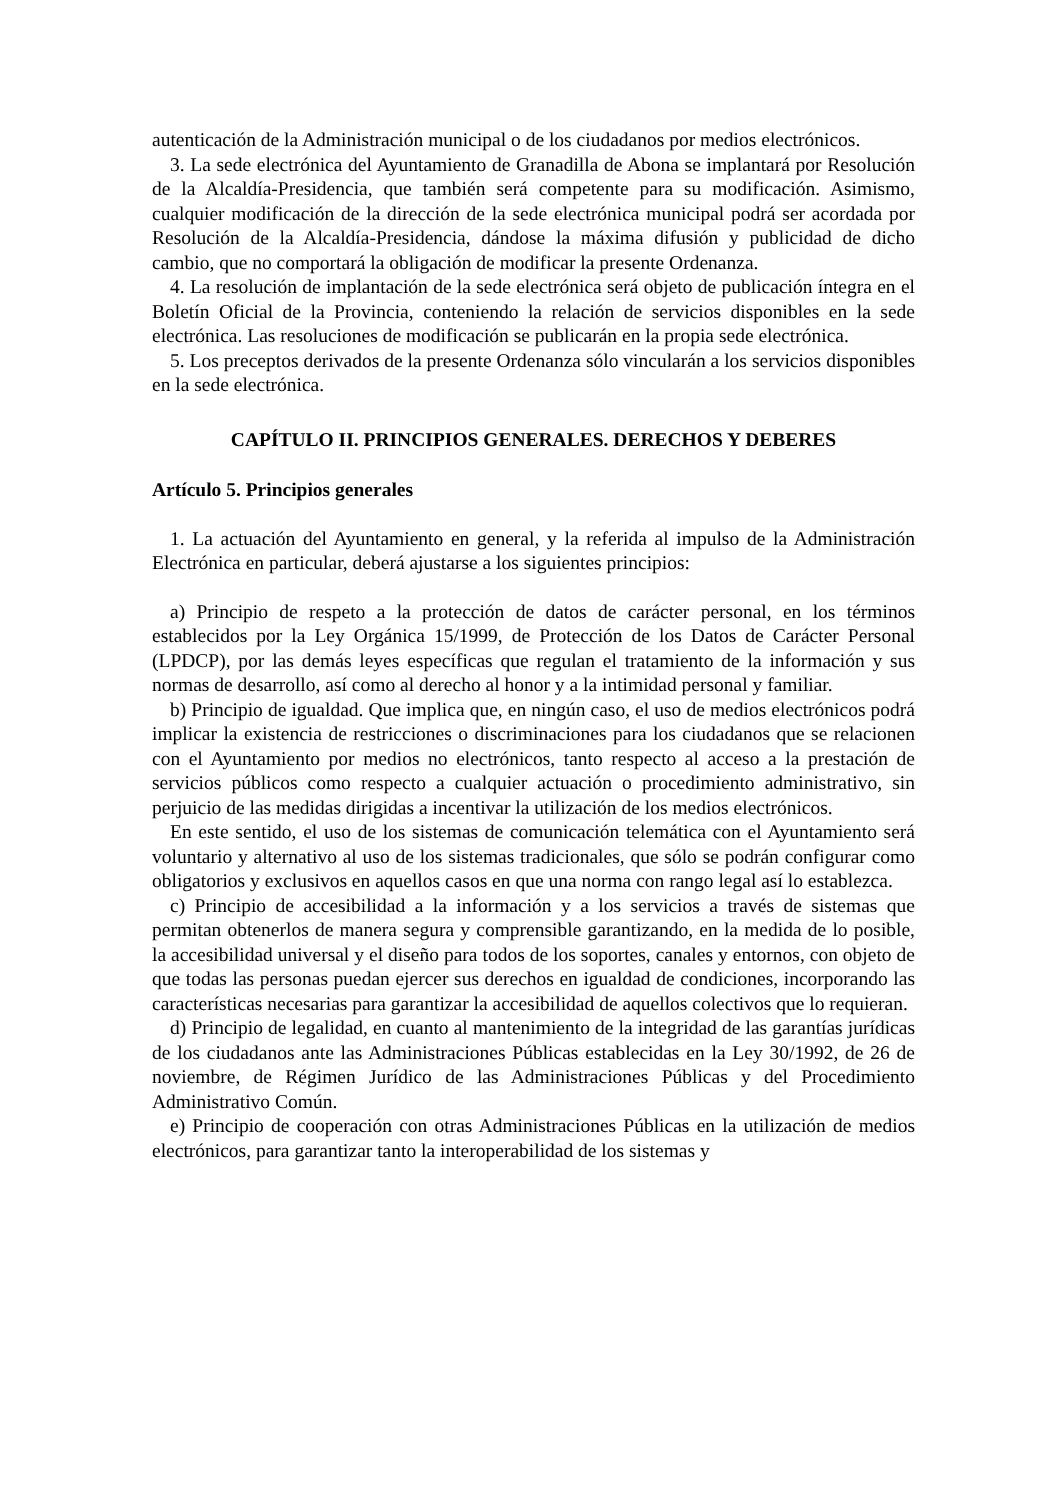autenticación de la Administración municipal o de los ciudadanos por medios electrónicos.
3. La sede electrónica del Ayuntamiento de Granadilla de Abona se implantará por Resolución de la Alcaldía-Presidencia, que también será competente para su modificación. Asimismo, cualquier modificación de la dirección de la sede electrónica municipal podrá ser acordada por Resolución de la Alcaldía-Presidencia, dándose la máxima difusión y publicidad de dicho cambio, que no comportará la obligación de modificar la presente Ordenanza.
4. La resolución de implantación de la sede electrónica será objeto de publicación íntegra en el Boletín Oficial de la Provincia, conteniendo la relación de servicios disponibles en la sede electrónica. Las resoluciones de modificación se publicarán en la propia sede electrónica.
5. Los preceptos derivados de la presente Ordenanza sólo vincularán a los servicios disponibles en la sede electrónica.
CAPÍTULO II. PRINCIPIOS GENERALES. DERECHOS Y DEBERES
Artículo 5. Principios generales
1. La actuación del Ayuntamiento en general, y la referida al impulso de la Administración Electrónica en particular, deberá ajustarse a los siguientes principios:
a) Principio de respeto a la protección de datos de carácter personal, en los términos establecidos por la Ley Orgánica 15/1999, de Protección de los Datos de Carácter Personal (LPDCP), por las demás leyes específicas que regulan el tratamiento de la información y sus normas de desarrollo, así como al derecho al honor y a la intimidad personal y familiar.
b) Principio de igualdad. Que implica que, en ningún caso, el uso de medios electrónicos podrá implicar la existencia de restricciones o discriminaciones para los ciudadanos que se relacionen con el Ayuntamiento por medios no electrónicos, tanto respecto al acceso a la prestación de servicios públicos como respecto a cualquier actuación o procedimiento administrativo, sin perjuicio de las medidas dirigidas a incentivar la utilización de los medios electrónicos.
En este sentido, el uso de los sistemas de comunicación telemática con el Ayuntamiento será voluntario y alternativo al uso de los sistemas tradicionales, que sólo se podrán configurar como obligatorios y exclusivos en aquellos casos en que una norma con rango legal así lo establezca.
c) Principio de accesibilidad a la información y a los servicios a través de sistemas que permitan obtenerlos de manera segura y comprensible garantizando, en la medida de lo posible, la accesibilidad universal y el diseño para todos de los soportes, canales y entornos, con objeto de que todas las personas puedan ejercer sus derechos en igualdad de condiciones, incorporando las características necesarias para garantizar la accesibilidad de aquellos colectivos que lo requieran.
d) Principio de legalidad, en cuanto al mantenimiento de la integridad de las garantías jurídicas de los ciudadanos ante las Administraciones Públicas establecidas en la Ley 30/1992, de 26 de noviembre, de Régimen Jurídico de las Administraciones Públicas y del Procedimiento Administrativo Común.
e) Principio de cooperación con otras Administraciones Públicas en la utilización de medios electrónicos, para garantizar tanto la interoperabilidad de los sistemas y